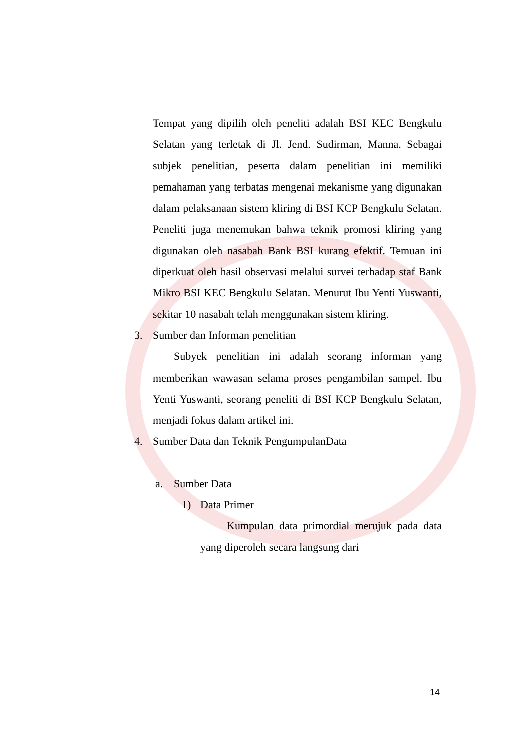Tempat yang dipilih oleh peneliti adalah BSI KEC Bengkulu Selatan yang terletak di Jl. Jend. Sudirman, Manna. Sebagai subjek penelitian, peserta dalam penelitian ini memiliki pemahaman yang terbatas mengenai mekanisme yang digunakan dalam pelaksanaan sistem kliring di BSI KCP Bengkulu Selatan. Peneliti juga menemukan bahwa teknik promosi kliring yang digunakan oleh nasabah Bank BSI kurang efektif. Temuan ini diperkuat oleh hasil observasi melalui survei terhadap staf Bank Mikro BSI KEC Bengkulu Selatan. Menurut Ibu Yenti Yuswanti, sekitar 10 nasabah telah menggunakan sistem kliring.
3. Sumber dan Informan penelitian
Subyek penelitian ini adalah seorang informan yang memberikan wawasan selama proses pengambilan sampel. Ibu Yenti Yuswanti, seorang peneliti di BSI KCP Bengkulu Selatan, menjadi fokus dalam artikel ini.
4. Sumber Data dan Teknik PengumpulanData
a. Sumber Data
1) Data Primer
Kumpulan data primordial merujuk pada data yang diperoleh secara langsung dari
14